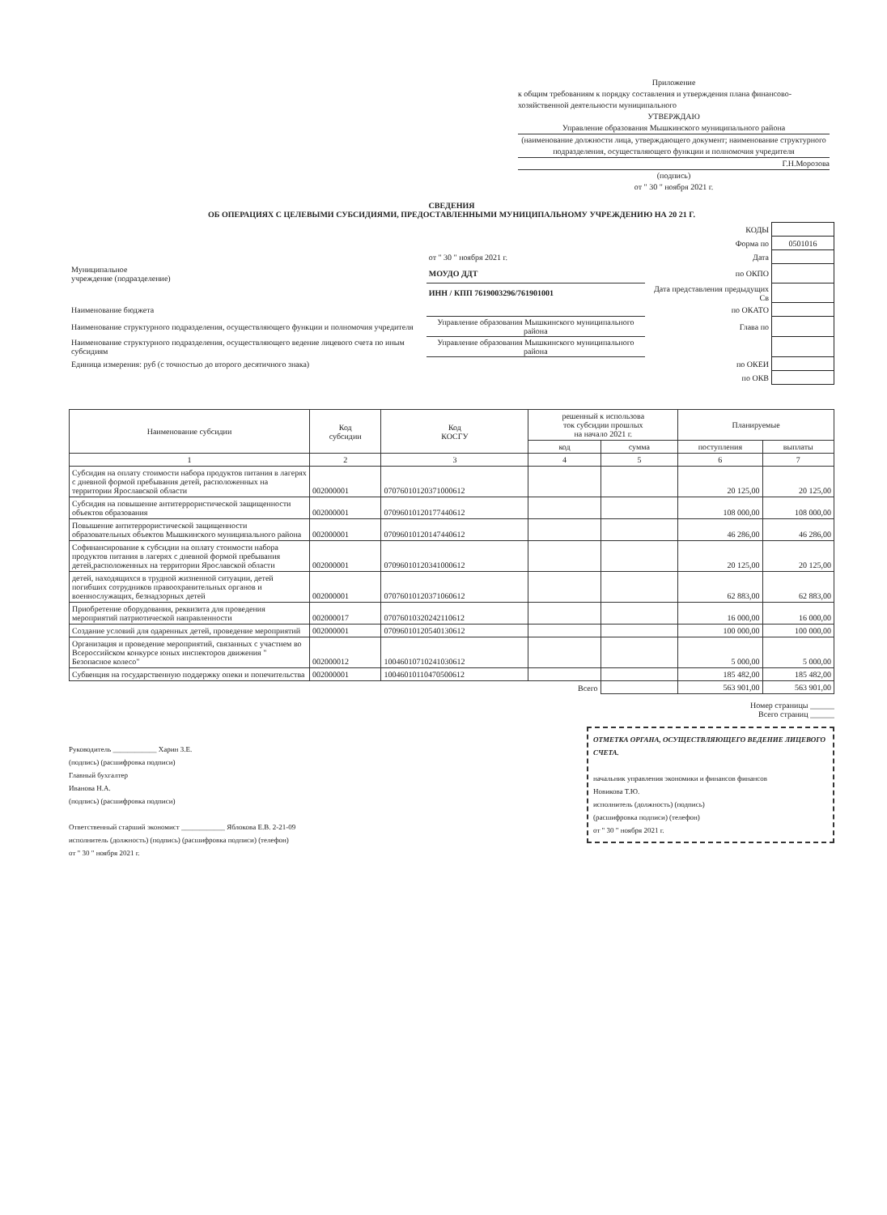Приложение
к общим требованиям к порядку составления и утверждения плана финансово-хозяйственной деятельности муниципального
УТВЕРЖДАЮ
Управление образования Мышкинского муниципального района
(наименование должности лица, утверждающего документ; наименование структурного подразделения, осуществляющего функции и полномочия учредителя
Г.Н.Морозова
(подпись)
от " 30 " ноября 2021 г.
СВЕДЕНИЯ
ОБ ОПЕРАЦИЯХ С ЦЕЛЕВЫМИ СУБСИДИЯМИ, ПРЕДОСТАВЛЕННЫМИ МУНИЦИПАЛЬНОМУ УЧРЕЖДЕНИЮ НА 20 21 Г.
| | | КОДЫ | |
| | | Форма по | 0501016 |
| | от " 30 " ноября 2021 г. | Дата | |
| Муниципальное учреждение (подразделение) | МОУДО ДДТ | по ОКПО | |
| | ИНН / КПП 7619003296/761901001 | Дата представления предыдущих Св | |
| Наименование бюджета | | по ОКАТО | |
| Наименование структурного подразделения, осуществляющего функции и полномочия учредителя | Управление образования Мышкинского муниципального района | Глава по | |
| Наименование структурного подразделения, осуществляющего ведение лицевого счета по иным субсидиям | Управление образования Мышкинского муниципального района | | |
| Единица измерения: руб (с точностью до второго десятичного знака) | | по ОКЕИ | |
| | | по ОКВ | |
| Наименование субсидии | Код субсидии | Код КОСГУ | решенный к использова ток субсидии прошлых на начало 2021 г. | | Планируемые | |
| --- | --- | --- | --- | --- | --- | --- |
| | | | код | сумма | поступления | выплаты |
| 1 | 2 | 3 | 4 | 5 | 6 | 7 |
| Субсидия на оплату стоимости набора продуктов питания в лагерях с дневной формой пребывания детей, расположенных на территории Ярославской области | 002000001 | 07076010120371000612 | | | 20 125,00 | 20 125,00 |
| Субсидия на повышение антитеррористической защищенности объектов образования | 002000001 | 07096010120177440612 | | | 108 000,00 | 108 000,00 |
| Повышение антитеррористической защищенности образовательных объектов Мышкинского муниципального района | 002000001 | 07096010120147440612 | | | 46 286,00 | 46 286,00 |
| Софинансирование к субсидии на оплату стоимости набора продуктов питания в лагерях с дневной формой пребывания детей,расположенных на территории Ярославской области | 002000001 | 07096010120341000612 | | | 20 125,00 | 20 125,00 |
| детей, находящихся в трудной жизненной ситуации, детей погибших сотрудников правоохранительных органов и военнослужащих, безнадзорных детей | 002000001 | 07076010120371060612 | | | 62 883,00 | 62 883,00 |
| Приобретение оборудования, реквизита для проведения мероприятий патриотической направленности | 002000017 | 07076010320242110612 | | | 16 000,00 | 16 000,00 |
| Создание условий для одаренных детей, проведение мероприятий | 002000001 | 07096010120540130612 | | | 100 000,00 | 100 000,00 |
| Организация и проведение мероприятий, связанных с участием во Всероссийском конкурсе юных инспекторов движения " Безопасное колесо" | 002000012 | 10046010710241030612 | | | 5 000,00 | 5 000,00 |
| Субвенция на государственную поддержку опеки и попечительства | 002000001 | 10046010110470500612 | | | 185 482,00 | 185 482,00 |
| | | | Всего | | 563 901,00 | 563 901,00 |
Номер страницы ______
Всего страниц ______
ОТМЕТКА ОРГАНА, ОСУЩЕСТВЛЯЮЩЕГО ВЕДЕНИЕ ЛИЦЕВОГО СЧЕТА.
начальник управления экономики и финансов финансов
Новикова Т.Ю.
исполнитель (должность) (подпись)
(расшифровка подписи) (телефон)
от " 30 " ноября 2021 г.
Руководитель ____________ Харин З.Е.
(подпись) (расшифровка подписи)
Главный бухгалтер
Иванова Н.А.
(подпись) (расшифровка подписи)
Ответственный старший экономист ____________ Яблокова Е.В. 2-21-09
исполнитель (должность) (подпись) (расшифровка подписи) (телефон)
от " 30 " ноября 2021 г.